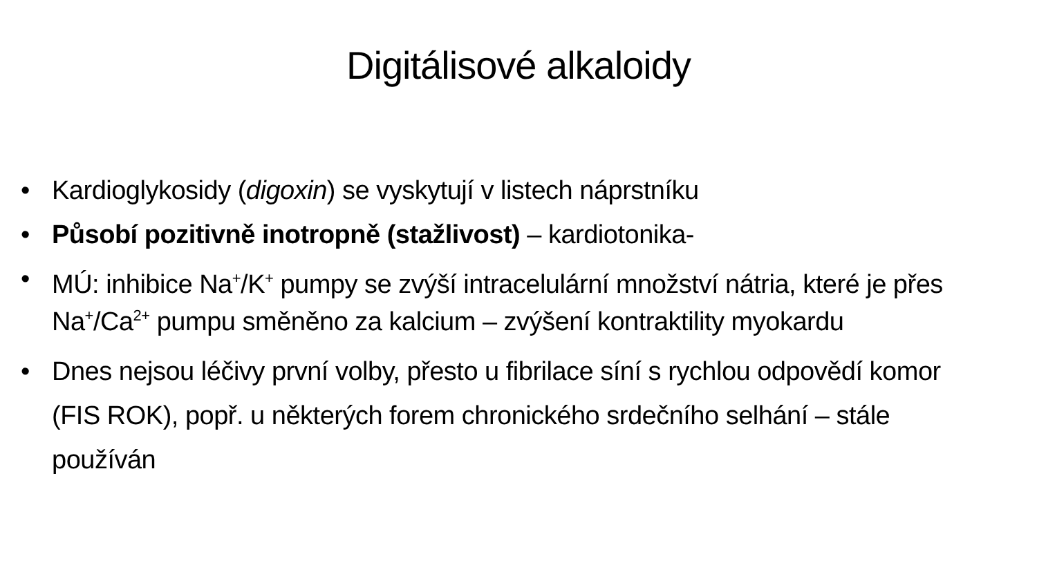Digitálisové alkaloidy
• Kardioglykosidy (digoxin) se vyskytují v listech náprstníku
• Působí pozitivně inotropně (stažlivost) – kardiotonika-
• MÚ: inhibice Na<sup>+</sup>/K<sup>+</sup> pumpy se zvýší intracelulární množství nátria, které je přes Na<sup>+</sup>/Ca<sup>2+</sup> pumpu směněno za kalcium – zvýšení kontraktility myokardu
• Dnes nejsou léčivy první volby, přesto u fibrilace síní s rychlou odpovědí komor (FIS ROK), popř. u některých forem chronického srdečního selhání – stále používán